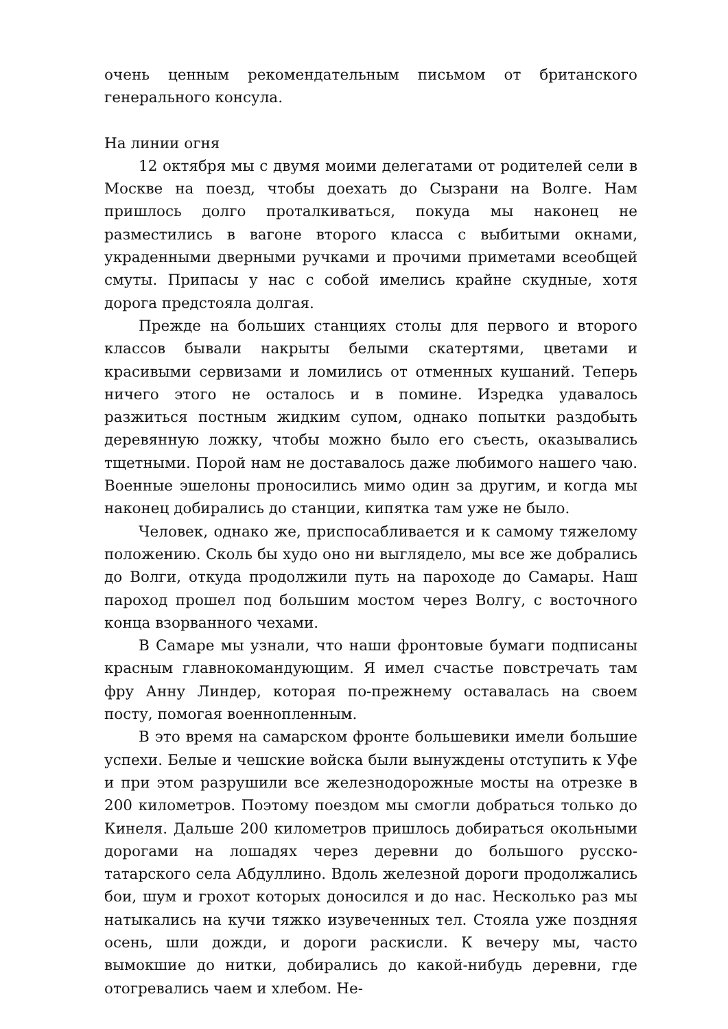очень ценным рекомендательным письмом от британского генерального консула.
На линии огня
12 октября мы с двумя моими делегатами от родителей сели в Москве на поезд, чтобы доехать до Сызрани на Волге. Нам пришлось долго проталкиваться, покуда мы наконец не разместились в вагоне второго класса с выбитыми окнами, украденными дверными ручками и прочими приметами всеобщей смуты. Припасы у нас с собой имелись крайне скудные, хотя дорога предстояла долгая.
Прежде на больших станциях столы для первого и второго классов бывали накрыты белыми скатертями, цветами и красивыми сервизами и ломились от отменных кушаний. Теперь ничего этого не осталось и в помине. Изредка удавалось разжиться постным жидким супом, однако попытки раздобыть деревянную ложку, чтобы можно было его съесть, оказывались тщетными. Порой нам не доставалось даже любимого нашего чаю. Военные эшелоны проносились мимо один за другим, и когда мы наконец добирались до станции, кипятка там уже не было.
Человек, однако же, приспосабливается и к самому тяжелому положению. Сколь бы худо оно ни выглядело, мы все же добрались до Волги, откуда продолжили путь на пароходе до Самары. Наш пароход прошел под большим мостом через Волгу, с восточного конца взорванного чехами.
В Самаре мы узнали, что наши фронтовые бумаги подписаны красным главнокомандующим. Я имел счастье повстречать там фру Анну Линдер, которая по-прежнему оставалась на своем посту, помогая военнопленным.
В это время на самарском фронте большевики имели большие успехи. Белые и чешские войска были вынуждены отступить к Уфе и при этом разрушили все железнодорожные мосты на отрезке в 200 километров. Поэтому поездом мы смогли добраться только до Кинеля. Дальше 200 километров пришлось добираться окольными дорогами на лошадях через деревни до большого русско-татарского села Абдуллино. Вдоль железной дороги продолжались бои, шум и грохот которых доносился и до нас. Несколько раз мы натыкались на кучи тяжко изувеченных тел. Стояла уже поздняя осень, шли дожди, и дороги раскисли. К вечеру мы, часто вымокшие до нитки, добирались до какой-нибудь деревни, где отогревались чаем и хлебом. Не-